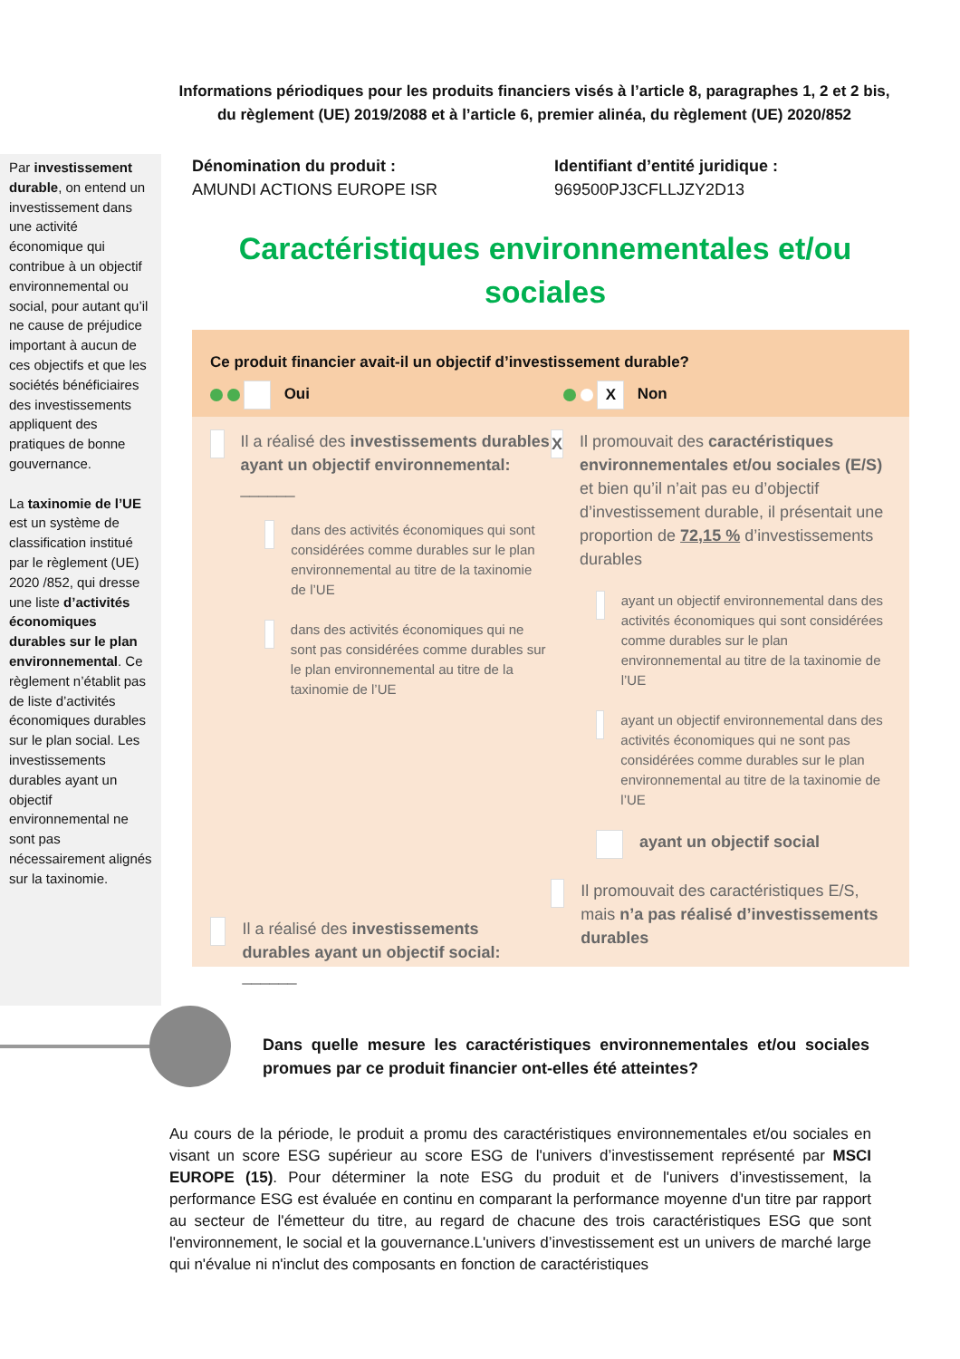Informations périodiques pour les produits financiers visés à l’article 8, paragraphes 1, 2 et 2 bis, du règlement (UE) 2019/2088 et à l’article 6, premier alinéa, du règlement (UE) 2020/852
Par investissement durable, on entend un investissement dans une activité économique qui contribue à un objectif environnemental ou social, pour autant qu’il ne cause de préjudice important à aucun de ces objectifs et que les sociétés bénéficiaires des investissements appliquent des pratiques de bonne gouvernance.
La taxinomie de l’UE est un système de classification institué par le règlement (UE) 2020 /852, qui dresse une liste d’activités économiques durables sur le plan environnemental. Ce règlement n’établit pas de liste d’activités économiques durables sur le plan social. Les investissements durables ayant un objectif environnemental ne sont pas nécessairement alignés sur la taxinomie.
Dénomination du produit :
AMUNDI ACTIONS EUROPE ISR
Identifiant d’entité juridique :
969500PJ3CFLLJZY2D13
Caractéristiques environnementales et/ou sociales
Ce produit financier avait-il un objectif d’investissement durable?
Oui
X Non
Il a réalisé des investissements durables ayant un objectif environnemental: ______
dans des activités économiques qui sont considérées comme durables sur le plan environnemental au titre de la taxinomie de l’UE
dans des activités économiques qui ne sont pas considérées comme durables sur le plan environnemental au titre de la taxinomie de l’UE
Il a réalisé des investissements durables ayant un objectif social: ______
X
Il promouvait des caractéristiques environnementales et/ou sociales (E/S) et bien qu’il n’ait pas eu d’objectif d’investissement durable, il présentait une proportion de 72,15 % d’investissements durables
ayant un objectif environnemental dans des activités économiques qui sont considérées comme durables sur le plan environnemental au titre de la taxinomie de l’UE
ayant un objectif environnemental dans des activités économiques qui ne sont pas considérées comme durables sur le plan environnemental au titre de la taxinomie de l’UE
ayant un objectif social
Il promouvait des caractéristiques E/S, mais n’a pas réalisé d’investissements durables
Dans quelle mesure les caractéristiques environnementales et/ou sociales promues par ce produit financier ont-elles été atteintes?
Au cours de la période, le produit a promu des caractéristiques environnementales et/ou sociales en visant un score ESG supérieur au score ESG de l'univers d’investissement représenté par MSCI EUROPE (15). Pour déterminer la note ESG du produit et de l'univers d’investissement, la performance ESG est évaluée en continu en comparant la performance moyenne d'un titre par rapport au secteur de l'émetteur du titre, au regard de chacune des trois caractéristiques ESG que sont l'environnement, le social et la gouvernance.L'univers d’investissement est un univers de marché large qui n'évalue ni n'inclut des composants en fonction de caractéristiques